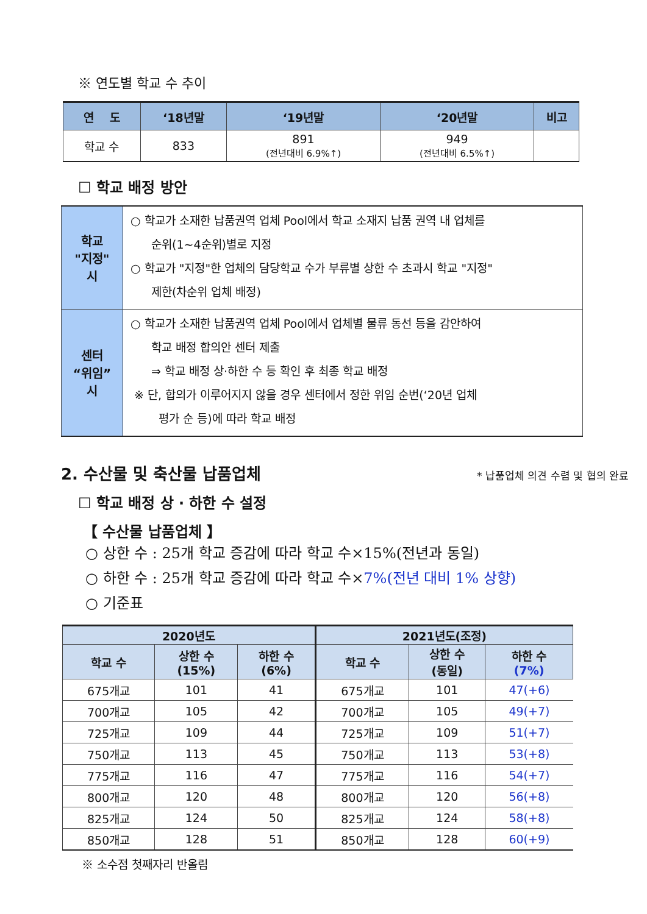※ 연도별 학교 수 추이
| 연 도 | ‘18년말 | ‘19년말 | ‘20년말 | 비고 |
| --- | --- | --- | --- | --- |
| 학교 수 | 833 | 891 (전년대비 6.9%↑) | 949 (전년대비 6.5%↑) | |
☐ 학교 배정 방안
| 학교 "지정" 시 | ○ 학교가 소재한 납품권역 업체 Pool에서 학교 소재지 납품 권역 내 업체를 순위(1~4순위)별로 지정 ○ 학교가 "지정"한 업체의 담당학교 수가 부류별 상한 수 초과시 학교 "지정" 제한(차순위 업체 배정) |
| 센터 “위임” 시 | ○ 학교가 소재한 납품권역 업체 Pool에서 업체별 물류 동선 등을 감안하여 학교 배정 합의안 센터 제출 ⇒ 학교 배정 상·하한 수 등 확인 후 최종 학교 배정 ※ 단, 합의가 이루어지지 않을 경우 센터에서 정한 위임 순번(‘20년 업체 평가 순 등)에 따라 학교 배정 |
2. 수산물 및 축산물 납품업체 * 납품업체 의견 수렴 및 협의 완료
☐ 학교 배정 상 · 하한 수 설정
【 수산물 납품업체 】
○ 상한 수 : 25개 학교 증감에 따라 학교 수×15%(전년과 동일)
○ 하한 수 : 25개 학교 증감에 따라 학교 수×7%(전년 대비 1% 상향)
○ 기준표
| 2020년도 | | | 2021년도(조정) | | |
| --- | --- | --- | --- | --- | --- |
| 학교 수 | 상한 수 (15%) | 하한 수 (6%) | 학교 수 | 상한 수 (동일) | 하한 수 (7%) |
| 675개교 | 101 | 41 | 675개교 | 101 | 47(+6) |
| 700개교 | 105 | 42 | 700개교 | 105 | 49(+7) |
| 725개교 | 109 | 44 | 725개교 | 109 | 51(+7) |
| 750개교 | 113 | 45 | 750개교 | 113 | 53(+8) |
| 775개교 | 116 | 47 | 775개교 | 116 | 54(+7) |
| 800개교 | 120 | 48 | 800개교 | 120 | 56(+8) |
| 825개교 | 124 | 50 | 825개교 | 124 | 58(+8) |
| 850개교 | 128 | 51 | 850개교 | 128 | 60(+9) |
※ 소수점 첫째자리 반올림